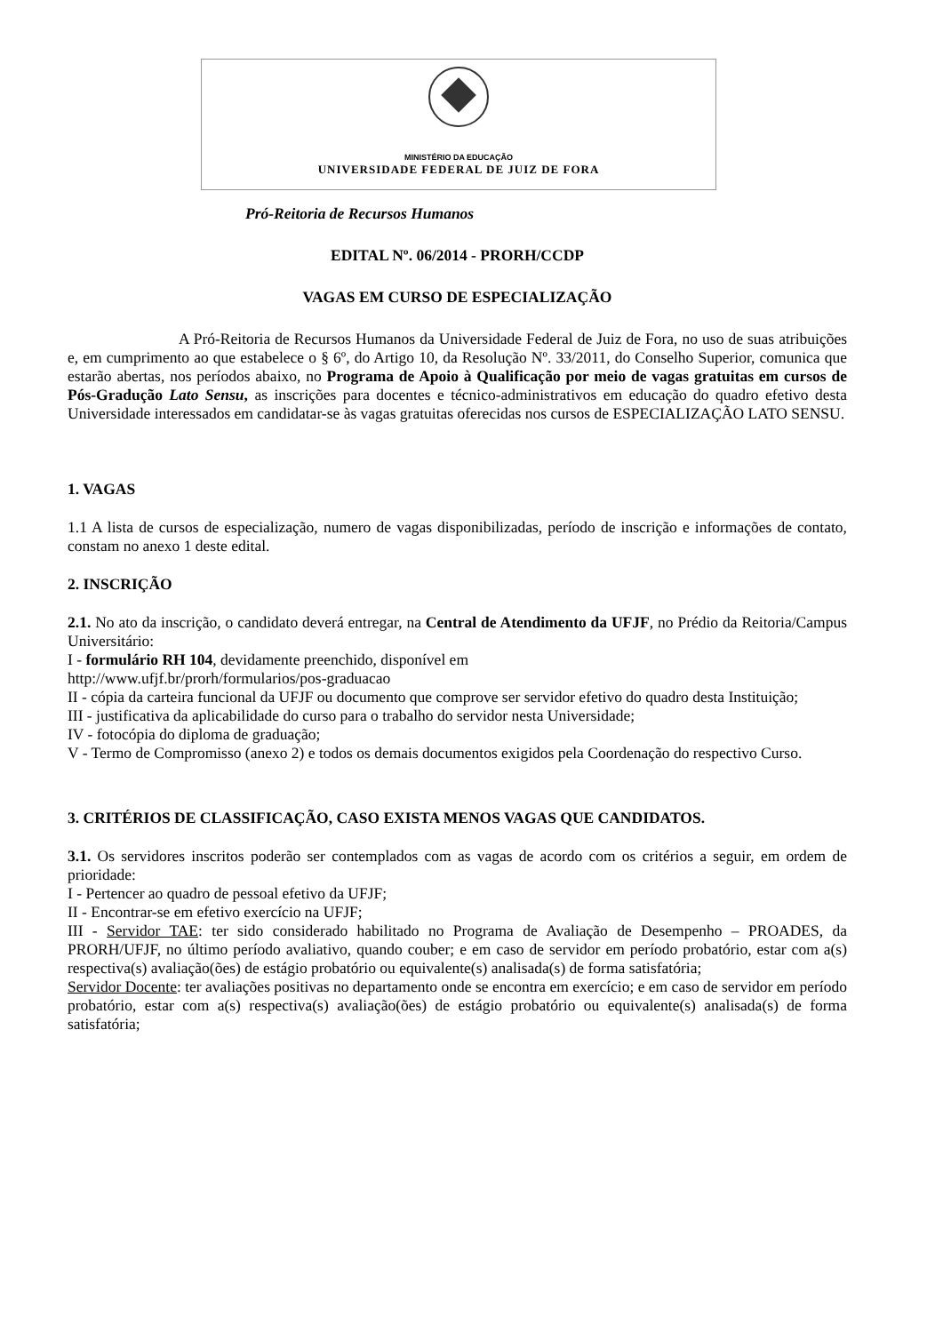MINISTÉRIO DA EDUCAÇÃO
UNIVERSIDADE FEDERAL DE JUIZ DE FORA
Pró-Reitoria de Recursos Humanos
EDITAL Nº. 06/2014 - PRORH/CCDP
VAGAS EM CURSO DE ESPECIALIZAÇÃO
A Pró-Reitoria de Recursos Humanos da Universidade Federal de Juiz de Fora, no uso de suas atribuições e, em cumprimento ao que estabelece o § 6º, do Artigo 10, da Resolução Nº. 33/2011, do Conselho Superior, comunica que estarão abertas, nos períodos abaixo, no Programa de Apoio à Qualificação por meio de vagas gratuitas em cursos de Pós-Gradução Lato Sensu, as inscrições para docentes e técnico-administrativos em educação do quadro efetivo desta Universidade interessados em candidatar-se às vagas gratuitas oferecidas nos cursos de ESPECIALIZAÇÃO LATO SENSU.
1. VAGAS
1.1 A lista de cursos de especialização, numero de vagas disponibilizadas, período de inscrição e informações de contato, constam no anexo 1 deste edital.
2. INSCRIÇÃO
2.1. No ato da inscrição, o candidato deverá entregar, na Central de Atendimento da UFJF, no Prédio da Reitoria/Campus Universitário:
I - formulário RH 104, devidamente preenchido, disponível em
http://www.ufjf.br/prorh/formularios/pos-graduacao
II - cópia da carteira funcional da UFJF ou documento que comprove ser servidor efetivo do quadro desta Instituição;
III - justificativa da aplicabilidade do curso para o trabalho do servidor nesta Universidade;
IV - fotocópia do diploma de graduação;
V - Termo de Compromisso (anexo 2) e todos os demais documentos exigidos pela Coordenação do respectivo Curso.
3. CRITÉRIOS DE CLASSIFICAÇÃO, CASO EXISTA MENOS VAGAS QUE CANDIDATOS.
3.1. Os servidores inscritos poderão ser contemplados com as vagas de acordo com os critérios a seguir, em ordem de prioridade:
I - Pertencer ao quadro de pessoal efetivo da UFJF;
II - Encontrar-se em efetivo exercício na UFJF;
III - Servidor TAE: ter sido considerado habilitado no Programa de Avaliação de Desempenho – PROADES, da PRORH/UFJF, no último período avaliativo, quando couber; e em caso de servidor em período probatório, estar com a(s) respectiva(s) avaliação(ões) de estágio probatório ou equivalente(s) analisada(s) de forma satisfatória;
Servidor Docente: ter avaliações positivas no departamento onde se encontra em exercício; e em caso de servidor em período probatório, estar com a(s) respectiva(s) avaliação(ões) de estágio probatório ou equivalente(s) analisada(s) de forma satisfatória;